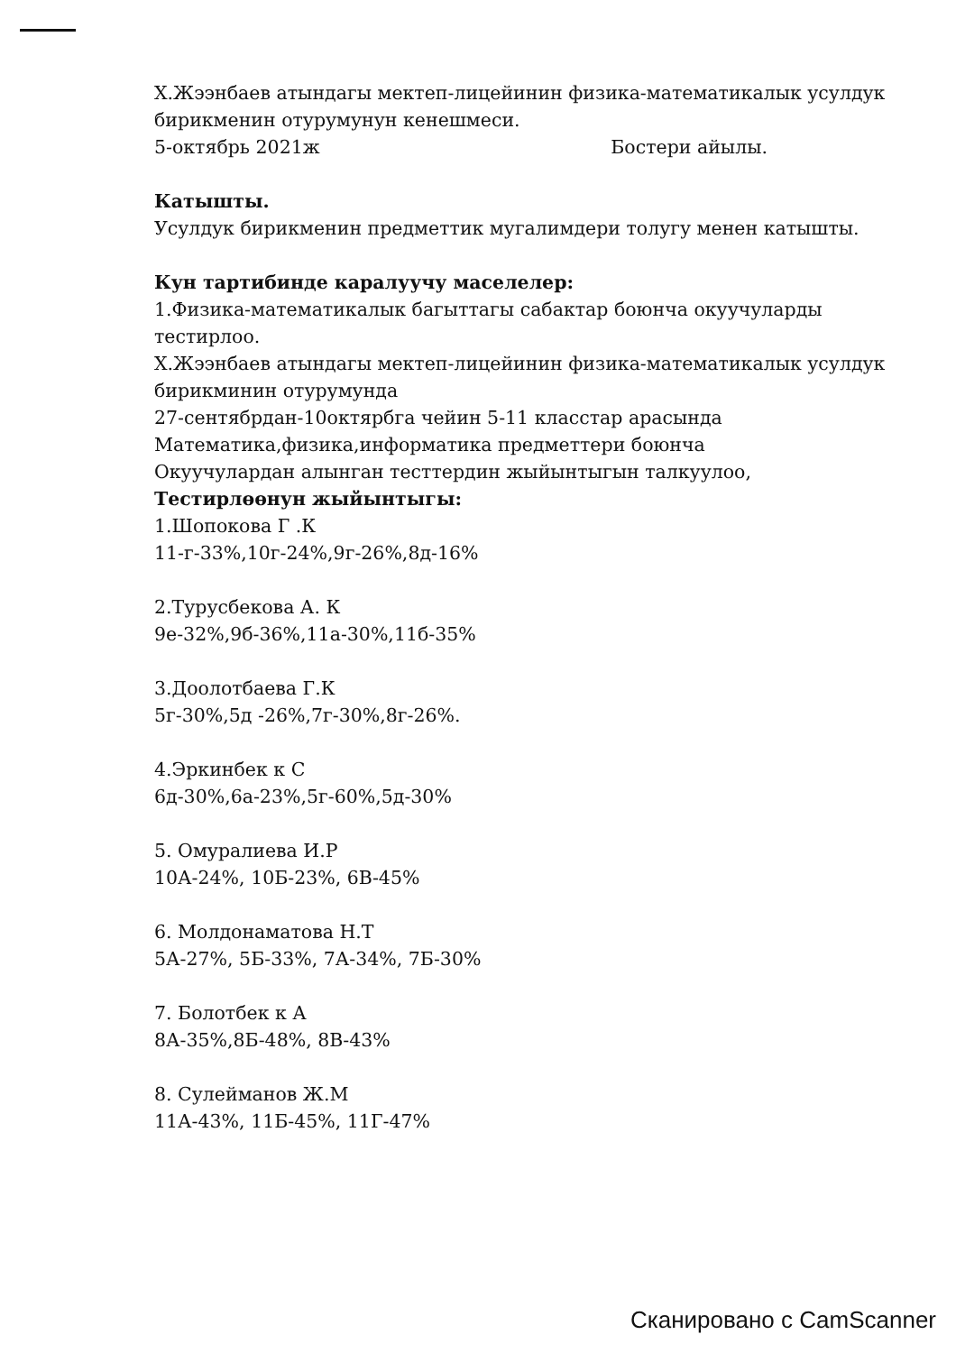Х.Жээнбаев атындагы мектеп-лицейинин физика-математикалык усулдук бирикменин отурумунун кенешмеси.
5-октябрь 2021ж Бостери айылы.
Катышты.
Усулдук бирикменин предметтик мугалимдери толугу менен катышты.
Кун тартибинде каралуучу маселелер:
1.Физика-математикалык багыттагы сабактар боюнча окуучуларды тестирлоо.
Х.Жээнбаев атындагы мектеп-лицейинин физика-математикалык усулдук бирикминин отурумунда
27-сентябрдан-10октярбга чейин 5-11 класстар арасында
Математика,физика,информатика предметтери боюнча
Окуучулардан алынган тесттердин жыйынтыгын талкуулоо,
Тестирлөөнун жыйынтыгы:
1.Шопокова Г .К
11-г-33%,10г-24%,9г-26%,8д-16%
2.Турусбекова А. К
9е-32%,9б-36%,11а-30%,11б-35%
3.Доолотбаева Г.К
5г-30%,5д -26%,7г-30%,8г-26%.
4.Эркинбек к С
6д-30%,6а-23%,5г-60%,5д-30%
5. Омуралиева И.Р
10А-24%, 10Б-23%, 6В-45%
6. Молдонаматова Н.Т
5А-27%, 5Б-33%, 7А-34%, 7Б-30%
7. Болотбек к А
8А-35%,8Б-48%, 8В-43%
8. Сулейманов Ж.М
11А-43%, 11Б-45%, 11Г-47%
Сканировано с CamScanner